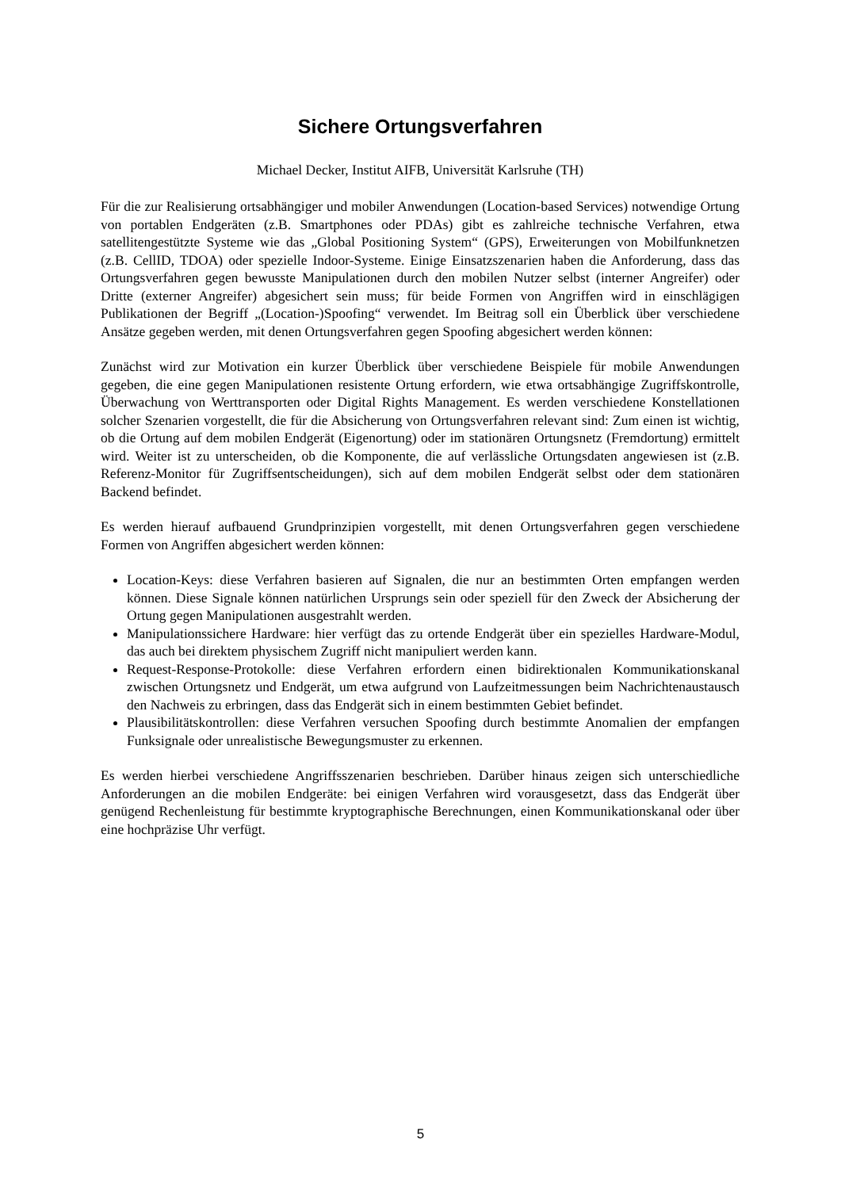Sichere Ortungsverfahren
Michael Decker, Institut AIFB, Universität Karlsruhe (TH)
Für die zur Realisierung ortsabhängiger und mobiler Anwendungen (Location-based Services) notwendige Ortung von portablen Endgeräten (z.B. Smartphones oder PDAs) gibt es zahlreiche technische Verfahren, etwa satellitengestützte Systeme wie das „Global Positioning System“ (GPS), Erweiterungen von Mobilfunknetzen (z.B. CellID, TDOA) oder spezielle Indoor-Systeme. Einige Einsatzszenarien haben die Anforderung, dass das Ortungsverfahren gegen bewusste Manipulationen durch den mobilen Nutzer selbst (interner Angreifer) oder Dritte (externer Angreifer) abgesichert sein muss; für beide Formen von Angriffen wird in einschlägigen Publikationen der Begriff „(Location-)Spoofing“ verwendet. Im Beitrag soll ein Überblick über verschiedene Ansätze gegeben werden, mit denen Ortungsverfahren gegen Spoofing abgesichert werden können:
Zunächst wird zur Motivation ein kurzer Überblick über verschiedene Beispiele für mobile Anwendungen gegeben, die eine gegen Manipulationen resistente Ortung erfordern, wie etwa ortsabhängige Zugriffskontrolle, Überwachung von Werttransporten oder Digital Rights Management. Es werden verschiedene Konstellationen solcher Szenarien vorgestellt, die für die Absicherung von Ortungsverfahren relevant sind: Zum einen ist wichtig, ob die Ortung auf dem mobilen Endgerät (Eigenortung) oder im stationären Ortungsnetz (Fremdortung) ermittelt wird. Weiter ist zu unterscheiden, ob die Komponente, die auf verlässliche Ortungsdaten angewiesen ist (z.B. Referenz-Monitor für Zugriffsentscheidungen), sich auf dem mobilen Endgerät selbst oder dem stationären Backend befindet.
Es werden hierauf aufbauend Grundprinzipien vorgestellt, mit denen Ortungsverfahren gegen verschiedene Formen von Angriffen abgesichert werden können:
Location-Keys: diese Verfahren basieren auf Signalen, die nur an bestimmten Orten empfangen werden können. Diese Signale können natürlichen Ursprungs sein oder speziell für den Zweck der Absicherung der Ortung gegen Manipulationen ausgestrahlt werden.
Manipulationssichere Hardware: hier verfügt das zu ortende Endgerät über ein spezielles Hardware-Modul, das auch bei direktem physischem Zugriff nicht manipuliert werden kann.
Request-Response-Protokolle: diese Verfahren erfordern einen bidirektionalen Kommunikationskanal zwischen Ortungsnetz und Endgerät, um etwa aufgrund von Laufzeitmessungen beim Nachrichtenaustausch den Nachweis zu erbringen, dass das Endgerät sich in einem bestimmten Gebiet befindet.
Plausibilitätskontrollen: diese Verfahren versuchen Spoofing durch bestimmte Anomalien der empfangen Funksignale oder unrealistische Bewegungsmuster zu erkennen.
Es werden hierbei verschiedene Angriffsszenarien beschrieben. Darüber hinaus zeigen sich unterschiedliche Anforderungen an die mobilen Endgeräte: bei einigen Verfahren wird vorausgesetzt, dass das Endgerät über genügend Rechenleistung für bestimmte kryptographische Berechnungen, einen Kommunikationskanal oder über eine hochpräzise Uhr verfügt.
5